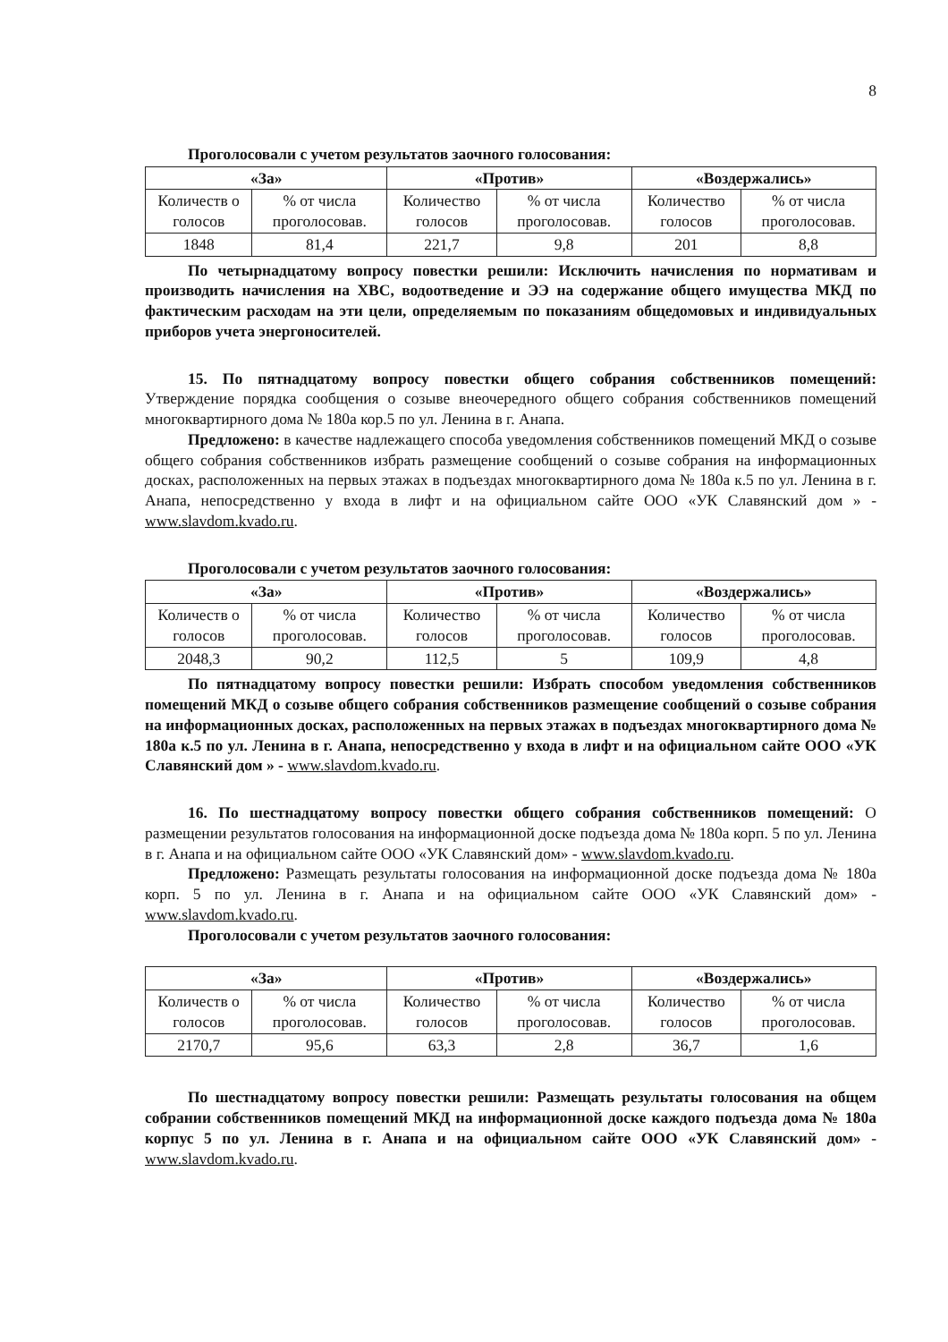8
Проголосовали с учетом результатов заочного голосования:
| «За» | | «Против» | | «Воздержались» | |
| --- | --- | --- | --- | --- | --- |
| Количеств о голосов | % от числа проголосовав. | Количество голосов | % от числа проголосовав. | Количество голосов | % от числа проголосовав. |
| 1848 | 81,4 | 221,7 | 9,8 | 201 | 8,8 |
По четырнадцатому вопросу повестки решили: Исключить начисления по нормативам и производить начисления на ХВС, водоотведение и ЭЭ на содержание общего имущества МКД по фактическим расходам на эти цели, определяемым по показаниям общедомовых и индивидуальных приборов учета энергоносителей.
15. По пятнадцатому вопросу повестки общего собрания собственников помещений: Утверждение порядка сообщения о созыве внеочередного общего собрания собственников помещений многоквартирного дома № 180а кор.5 по ул. Ленина в г. Анапа.
Предложено: в качестве надлежащего способа уведомления собственников помещений МКД о созыве общего собрания собственников избрать размещение сообщений о созыве собрания на информационных досках, расположенных на первых этажах в подъездах многоквартирного дома № 180а к.5 по ул. Ленина в г. Анапа, непосредственно у входа в лифт и на официальном сайте ООО «УК Славянский дом » - www.slavdom.kvado.ru.
Проголосовали с учетом результатов заочного голосования:
| «За» | | «Против» | | «Воздержались» | |
| --- | --- | --- | --- | --- | --- |
| Количеств о голосов | % от числа проголосовав. | Количество голосов | % от числа проголосовав. | Количество голосов | % от числа проголосовав. |
| 2048,3 | 90,2 | 112,5 | 5 | 109,9 | 4,8 |
По пятнадцатому вопросу повестки решили: Избрать способом уведомления собственников помещений МКД о созыве общего собрания собственников размещение сообщений о созыве собрания на информационных досках, расположенных на первых этажах в подъездах многоквартирного дома № 180а к.5 по ул. Ленина в г. Анапа, непосредственно у входа в лифт и на официальном сайте ООО «УК Славянский дом » - www.slavdom.kvado.ru.
16. По шестнадцатому вопросу повестки общего собрания собственников помещений: О размещении результатов голосования на информационной доске подъезда дома № 180а корп. 5 по ул. Ленина в г. Анапа и на официальном сайте ООО «УК Славянский дом» - www.slavdom.kvado.ru.
Предложено: Размещать результаты голосования на информационной доске подъезда дома № 180а корп. 5 по ул. Ленина в г. Анапа и на официальном сайте ООО «УК Славянский дом» - www.slavdom.kvado.ru.
Проголосовали с учетом результатов заочного голосования:
| «За» | | «Против» | | «Воздержались» | |
| --- | --- | --- | --- | --- | --- |
| Количеств о голосов | % от числа проголосовав. | Количество голосов | % от числа проголосовав. | Количество голосов | % от числа проголосовав. |
| 2170,7 | 95,6 | 63,3 | 2,8 | 36,7 | 1,6 |
По шестнадцатому вопросу повестки решили: Размещать результаты голосования на общем собрании собственников помещений МКД на информационной доске каждого подъезда дома № 180а корпус 5 по ул. Ленина в г. Анапа и на официальном сайте ООО «УК Славянский дом» - www.slavdom.kvado.ru.